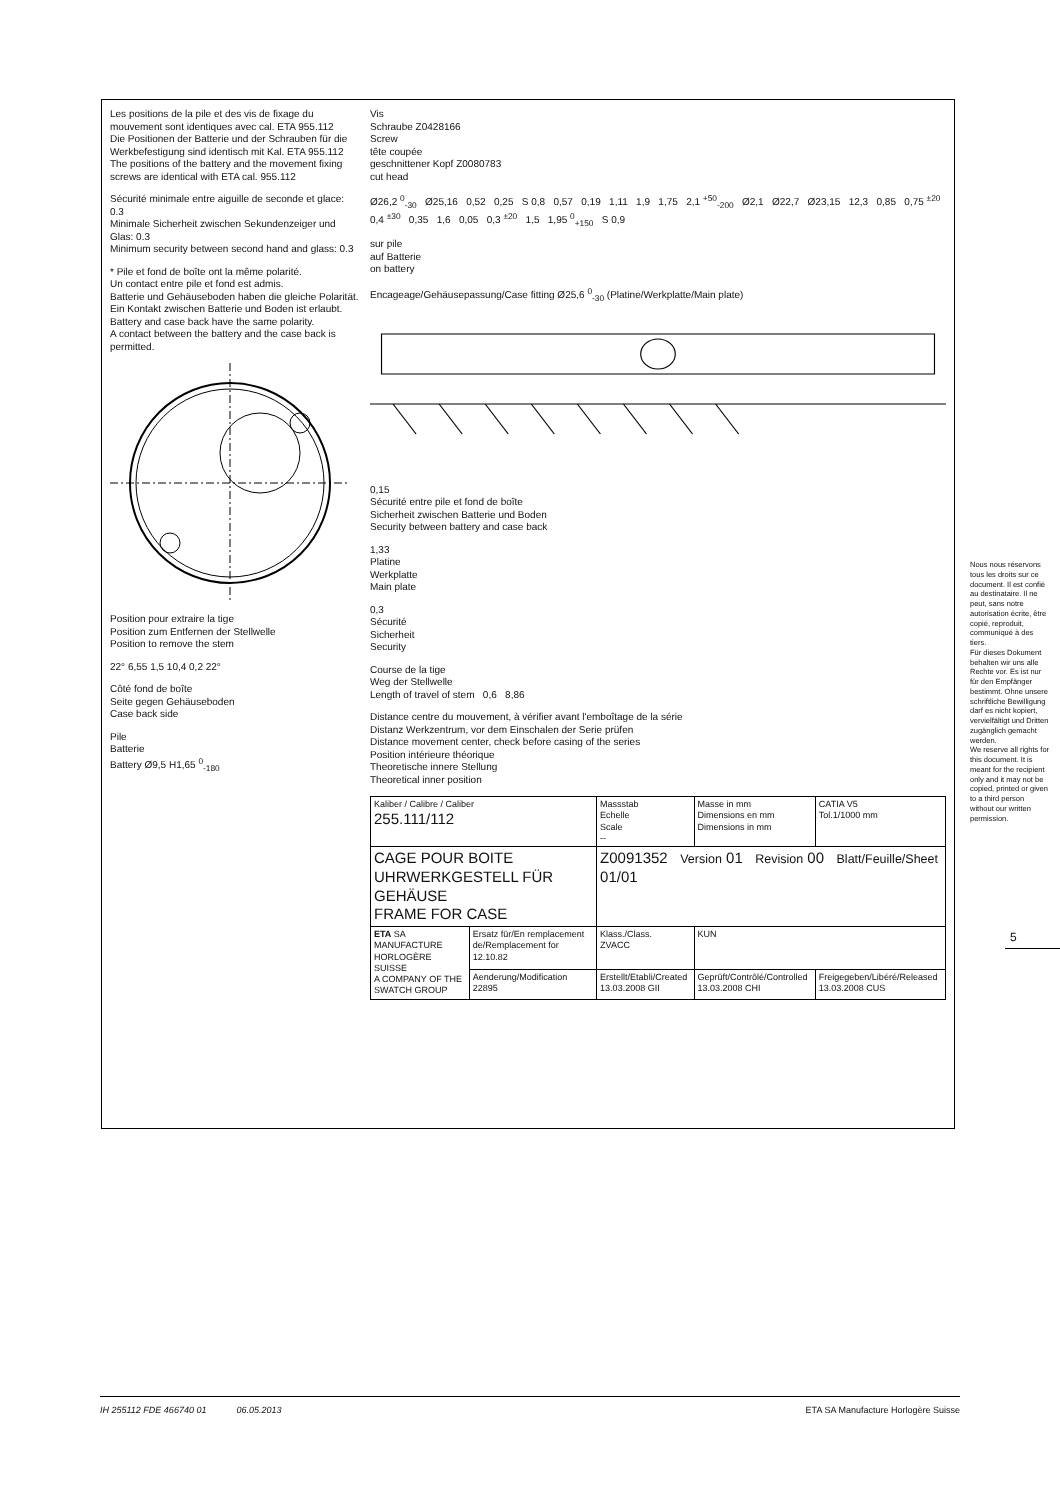Les positions de la pile et des vis de fixage du mouvement sont identiques avec cal. ETA 955.112
Die Positionen der Batterie und der Schrauben für die Werkbefestigung sind identisch mit Kal. ETA 955.112
The positions of the battery and the movement fixing screws are identical with ETA cal. 955.112
Sécurité minimale entre aiguille de seconde et glace: 0.3
Minimale Sicherheit zwischen Sekundenzeiger und Glas: 0.3
Minimum security between second hand and glass: 0.3
* Pile et fond de boîte ont la même polarité.
Un contact entre pile et fond est admis.
Batterie und Gehäuseboden haben die gleiche Polarität.
Ein Kontakt zwischen Batterie und Boden ist erlaubt.
Battery and case back have the same polarity.
A contact between the battery and the case back is permitted.
Position pour extraire la tige
Position zum Entfernen der Stellwelle
Position to remove the stem
22° 6,55 1,5 10,4 0,2 22°
Côté fond de boîte
Seite gegen Gehäuseboden
Case back side
Pile
Batterie
Battery Ø9,5 H1,65 <sup>0</sup><sub>-180</sub>
Vis
Schraube Z0428166
Screw
tête coupée
geschnittener Kopf Z0080783
cut head
Ø26,2 <sup>0</sup><sub>-30</sub> Ø25,16 0,52 0,25 S 0,8 0,57 0,19 1,11 1,9 1,75 2,1 <sup>+50</sup><sub>-200</sub> Ø2,1 Ø22,7 Ø23,15 12,3 0,85 0,75 <sup>±20</sup> 0,4 <sup>±30</sup> 0,35 1,6 0,05 0,3 <sup>±20</sup> 1,5 1,95 <sup>0</sup><sub>+150</sub> S 0,9
sur pile
auf Batterie
on battery
Encageage/Gehäusepassung/Case fitting Ø25,6 <sup>0</sup><sub>-30</sub> (Platine/Werkplatte/Main plate)
0,15
Sécurité entre pile et fond de boîte
Sicherheit zwischen Batterie und Boden
Security between battery and case back
1,33
Platine
Werkplatte
Main plate
0,3
Sécurité
Sicherheit
Security
Course de la tige
Weg der Stellwelle
Length of travel of stem 0,6 8,86
Distance centre du mouvement, à vérifier avant l'emboîtage de la série
Distanz Werkzentrum, vor dem Einschalen der Serie prüfen
Distance movement center, check before casing of the series
Position intérieure théorique
Theoretische innere Stellung
Theoretical inner position
| Kaliber / Calibre / Caliber 255.111/112 | | Massstab Echelle Scale -- | Masse in mm Dimensions en mm Dimensions in mm | CATIA V5 Tol.1/1000 mm |
| CAGE POUR BOITE UHRWERKGESTELL FÜR GEHÄUSE FRAME FOR CASE | | Z0091352 Version 01 Revision 00 Blatt/Feuille/Sheet 01/01 | | |
| ETA SA MANUFACTURE HORLOGÈRE SUISSE A COMPANY OF THE SWATCH GROUP | Ersatz für/En remplacement de/Remplacement for 12.10.82 | Klass./Class. ZVACC | KUN | |
| | Aenderung/Modification 22895 | Erstellt/Etabli/Created 13.03.2008 GII | Geprüft/Contrôlé/Controlled 13.03.2008 CHI | Freigegeben/Libéré/Released 13.03.2008 CUS |
Nous nous réservons tous les droits sur ce document. Il est confié au destinataire. Il ne peut, sans notre autorisation écrite, être copié, reproduit, communiqué à des tiers.
Für dieses Dokument behalten wir uns alle Rechte vor. Es ist nur für den Empfänger bestimmt. Ohne unsere schriftliche Bewilligung darf es nicht kopiert, vervielfältigt und Dritten zugänglich gemacht werden.
We reserve all rights for this document. It is meant for the recipient only and it may not be copied, printed or given to a third person without our written permission.
5
IH 255112 FDE 466740 01 06.05.2013 ETA SA Manufacture Horlogère Suisse